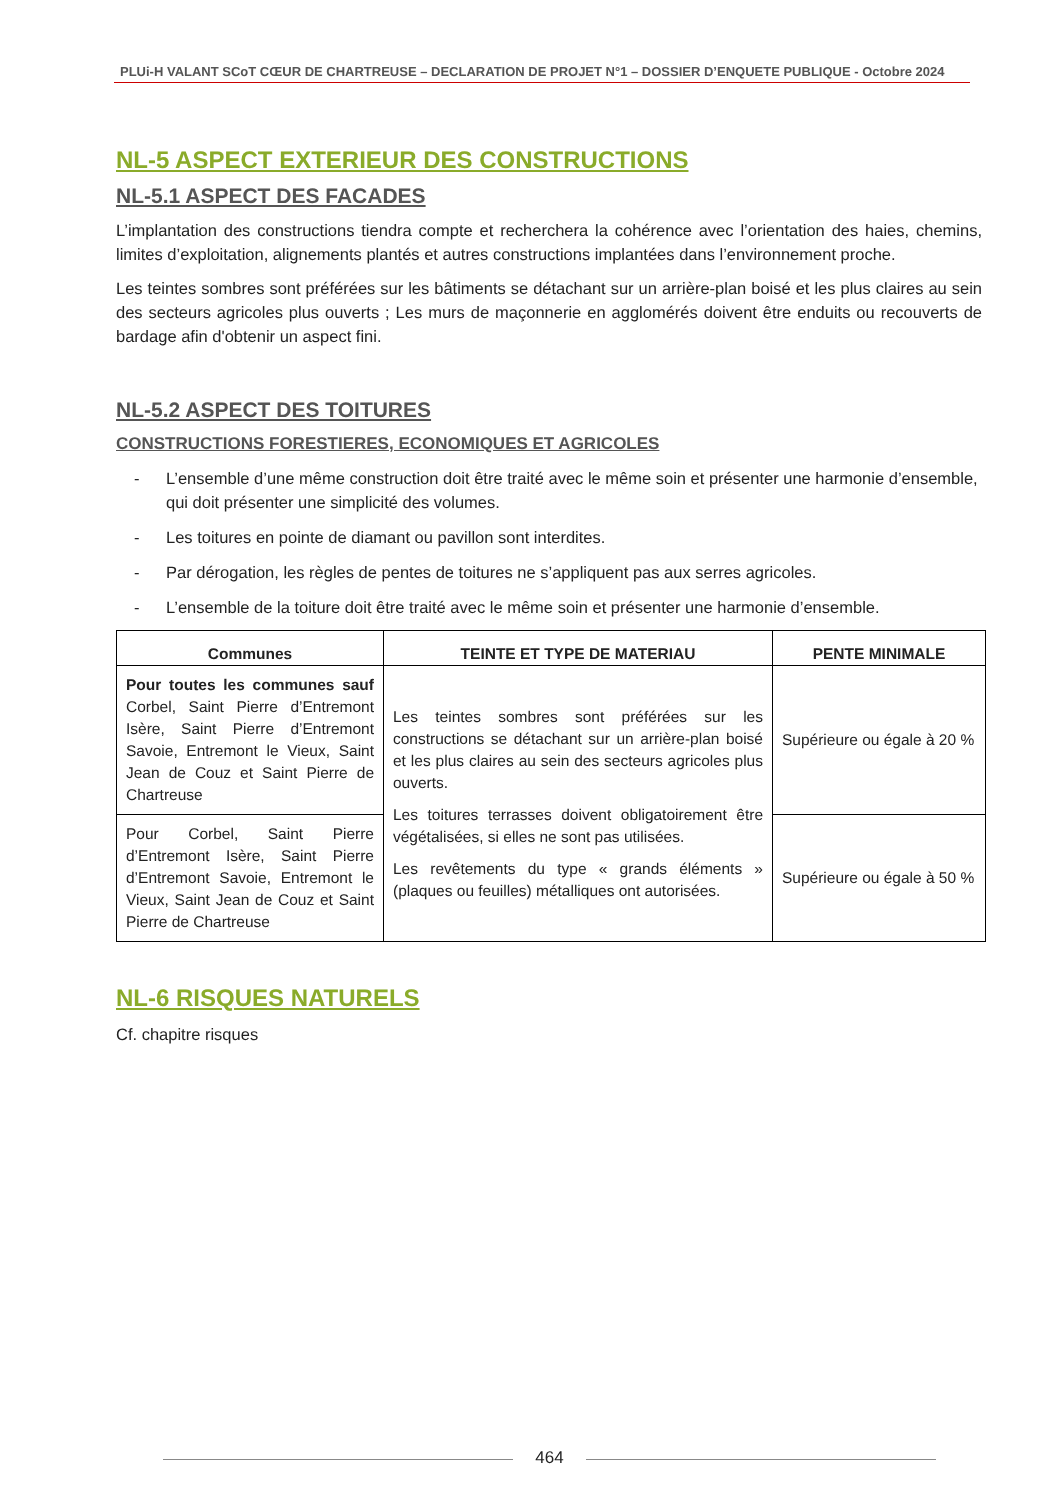PLUi-H VALANT SCoT CŒUR DE CHARTREUSE – DECLARATION DE PROJET N°1 – DOSSIER D’ENQUETE PUBLIQUE - Octobre 2024
NL-5 ASPECT EXTERIEUR DES CONSTRUCTIONS
NL-5.1 ASPECT DES FACADES
L’implantation des constructions tiendra compte et recherchera la cohérence avec l’orientation des haies, chemins, limites d’exploitation, alignements plantés et autres constructions implantées dans l’environnement proche.
Les teintes sombres sont préférées sur les bâtiments se détachant sur un arrière-plan boisé et les plus claires au sein des secteurs agricoles plus ouverts ; Les murs de maçonnerie en agglomérés doivent être enduits ou recouverts de bardage afin d'obtenir un aspect fini.
NL-5.2 ASPECT DES TOITURES
CONSTRUCTIONS FORESTIERES, ECONOMIQUES ET AGRICOLES
- L’ensemble d’une même construction doit être traité avec le même soin et présenter une harmonie d’ensemble, qui doit présenter une simplicité des volumes.
- Les toitures en pointe de diamant ou pavillon sont interdites.
- Par dérogation, les règles de pentes de toitures ne s’appliquent pas aux serres agricoles.
- L’ensemble de la toiture doit être traité avec le même soin et présenter une harmonie d’ensemble.
| Communes | TEINTE ET TYPE DE MATERIAU | PENTE MINIMALE |
| --- | --- | --- |
| Pour toutes les communes sauf Corbel, Saint Pierre d’Entremont Isère, Saint Pierre d’Entremont Savoie, Entremont le Vieux, Saint Jean de Couz et Saint Pierre de Chartreuse | Les teintes sombres sont préférées sur les constructions se détachant sur un arrière-plan boisé et les plus claires au sein des secteurs agricoles plus ouverts. Les toitures terrasses doivent obligatoirement être végétalisées, si elles ne sont pas utilisées. Les revêtements du type « grands éléments » (plaques ou feuilles) métalliques ont autorisées. | Supérieure ou égale à 20 % |
| Pour Corbel, Saint Pierre d’Entremont Isère, Saint Pierre d’Entremont Savoie, Entremont le Vieux, Saint Jean de Couz et Saint Pierre de Chartreuse | | Supérieure ou égale à 50 % |
NL-6 RISQUES NATURELS
Cf. chapitre risques
464